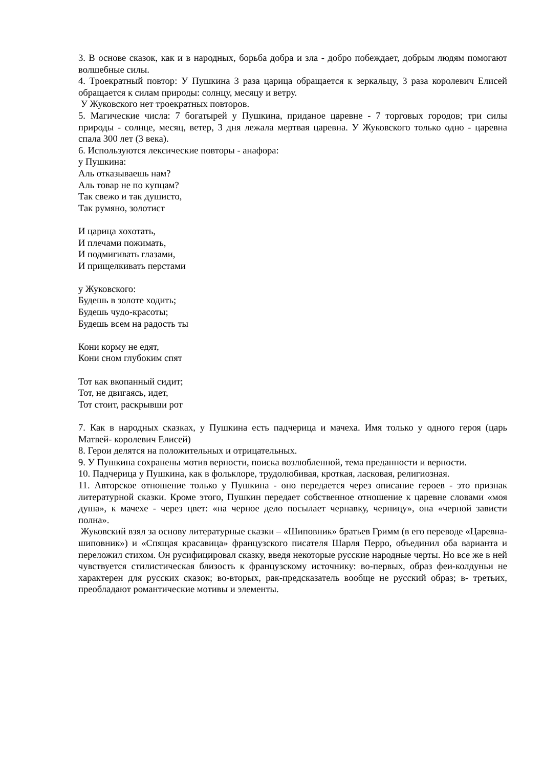3. В основе сказок, как и в народных, борьба добра и зла - добро побеждает, добрым людям помогают волшебные силы.
4. Троекратный повтор: У Пушкина 3 раза царица обращается к зеркальцу, 3 раза королевич Елисей обращается к силам природы: солнцу, месяцу и ветру.
У Жуковского нет троекратных повторов.
5. Магические числа: 7 богатырей у Пушкина, приданое царевне - 7 торговых городов; три силы природы - солнце, месяц, ветер, 3 дня лежала мертвая царевна. У Жуковского только одно - царевна спала 300 лет (3 века).
6. Используются лексические повторы - анафора:
у Пушкина:
Аль отказываешь нам?
Аль товар не по купцам?
Так свежо и так душисто,
Так румяно, золотист
И царица хохотать,
И плечами пожимать,
И подмигивать глазами,
И прищелкивать перстами
у Жуковского:
Будешь в золоте ходить;
Будешь чудо-красоты;
Будешь всем на радость ты
Кони корму не едят,
Кони сном глубоким спят
Тот как вкопанный сидит;
Тот, не двигаясь, идет,
Тот стоит, раскрывши рот
7. Как в народных сказках, у Пушкина есть падчерица и мачеха. Имя только у одного героя (царь Матвей- королевич Елисей)
8. Герои делятся на положительных и отрицательных.
9. У Пушкина сохранены мотив верности, поиска возлюбленной, тема преданности и верности.
10. Падчерица у Пушкина, как в фольклоре, трудолюбивая, кроткая, ласковая, религиозная.
11. Авторское отношение только у Пушкина - оно передается через описание героев - это признак литературной сказки. Кроме этого, Пушкин передает собственное отношение к царевне словами «моя душа», к мачехе - через цвет: «на черное дело посылает чернавку, черницу», она «черной зависти полна».
Жуковский взял за основу литературные сказки – «Шиповник» братьев Гримм (в его переводе «Царевна-шиповник») и «Спящая красавица» французского писателя Шарля Перро, объединил оба варианта и переложил стихом. Он русифицировал сказку, введя некоторые русские народные черты. Но все же в ней чувствуется стилистическая близость к французскому источнику: во-первых, образ феи-колдуньи не характерен для русских сказок; во-вторых, рак-предсказатель вообще не русский образ; в- третьих, преобладают романтические мотивы и элементы.